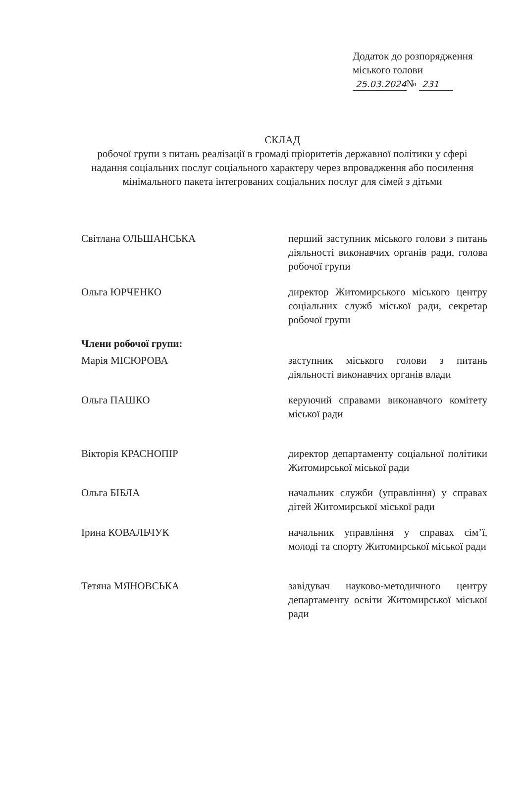Додаток до розпорядження
міського голови
25.03.2024№ 231
СКЛАД
робочої групи з питань реалізації в громаді пріоритетів державної політики у сфері надання соціальних послуг соціального характеру через впровадження або посилення мінімального пакета інтегрованих соціальних послуг для сімей з дітьми
Світлана ОЛЬШАНСЬКА перший заступник міського голови з питань діяльності виконавчих органів ради, голова робочої групи
Ольга ЮРЧЕНКО директор Житомирського міського центру соціальних служб міської ради, секретар робочої групи
Члени робочої групи:
Марія МІСЮРОВА заступник міського голови з питань діяльності виконавчих органів влади
Ольга ПАШКО керуючий справами виконавчого комітету міської ради
Вікторія КРАСНОПІР директор департаменту соціальної політики Житомирської міської ради
Ольга БІБЛА начальник служби (управління) у справах дітей Житомирської міської ради
Ірина КОВАЛЬЧУК начальник управління у справах сім’ї, молоді та спорту Житомирської міської ради
Тетяна МЯНОВСЬКА завідувач науково-методичного центру департаменту освіти Житомирської міської ради